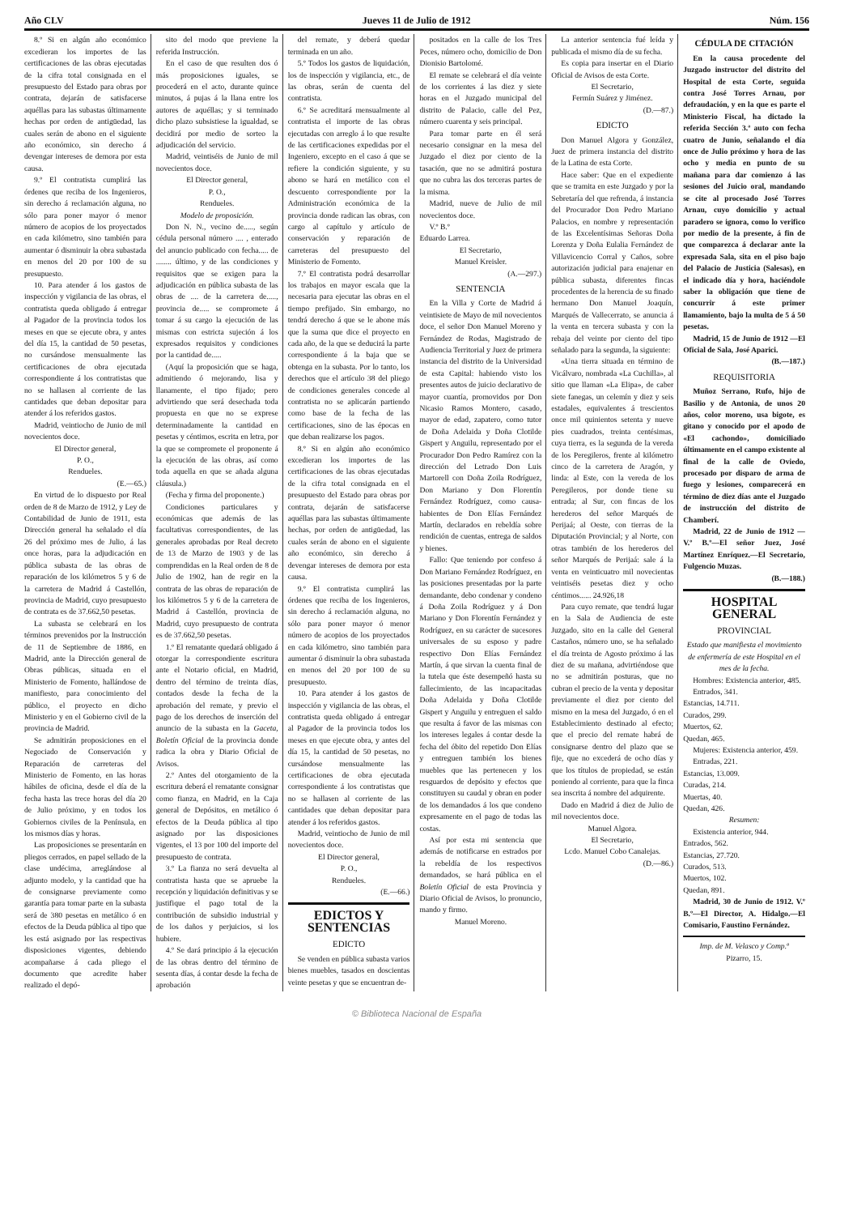Año CLV Jueves 11 de Julio de 1912 Núm. 156
8.º Si en algún año económico excedieran los importes de las certificaciones de las obras ejecutadas de la cifra total consignada en el presupuesto del Estado para obras por contrata, dejarán de satisfacerse aquéllas para las subastas últimamente hechas por orden de antigüedad, las cuales serán de abono en el siguiente año económico, sin derecho á devengar intereses de demora por esta causa.
9.º El contratista cumplirá las órdenes que reciba de los Ingenieros, sin derecho á reclamación alguna, no sólo para poner mayor ó menor número de acopios de los proyectados en cada kilómetro, sino también para aumentar ó disminuir la obra subastada en menos del 20 por 100 de su presupuesto.
10. Para atender á los gastos de inspección y vigilancia de las obras, el contratista queda obligado á entregar al Pagador de la provincia todos los meses en que se ejecute obra, y antes del día 15, la cantidad de 50 pesetas, no cursándose mensualmente las certificaciones de obra ejecutada correspondiente á los contratistas que no se hallasen al corriente de las cantidades que deban depositar para atender á los referidos gastos.
Madrid, veintiocho de Junio de mil novecientos doce.
El Director general,
P. O.,
Rendueles.
(E.—65.)
En virtud de lo dispuesto por Real orden de 8 de Marzo de 1912, y Ley de Contabilidad de Junio de 1911, esta Dirección general ha señalado el día 26 del próximo mes de Julio, á las once horas, para la adjudicación en pública subasta de las obras de reparación de los kilómetros 5 y 6 de la carretera de Madrid á Castellón, provincia de Madrid, cuyo presupuesto de contrata es de 37.662,50 pesetas.
La subasta se celebrará en los términos prevenidos por la Instrucción de 11 de Septiembre de 1886, en Madrid, ante la Dirección general de Obras públicas, situada en el Ministerio de Fomento, hallándose de manifiesto, para conocimiento del público, el proyecto en dicho Ministerio y en el Gobierno civil de la provincia de Madrid.
Se admitirán proposiciones en el Negociado de Conservación y Reparación de carreteras del Ministerio de Fomento, en las horas hábiles de oficina, desde el día de la fecha hasta las trece horas del día 20 de Julio próximo, y en todos los Gobiernos civiles de la Península, en los mismos días y horas.
Las proposiciones se presentarán en pliegos cerrados, en papel sellado de la clase undécima, arreglándose al adjunto modelo, y la cantidad que ha de consignarse previamente como garantía para tomar parte en la subasta será de 380 pesetas en metálico ó en efectos de la Deuda pública al tipo que les está asignado por las respectivas disposiciones vigentes, debiendo acompañarse á cada pliego el documento que acredite haber realizado el depó-
sito del modo que previene la referida Instrucción.
En el caso de que resulten dos ó más proposiciones iguales, se procederá en el acto, durante quince minutos, á pujas á la llana entre los autores de aquéllas; y si terminado dicho plazo subsistiese la igualdad, se decidirá por medio de sorteo la adjudicación del servicio.
Madrid, veintiséis de Junio de mil novecientos doce.
El Director general,
P. O.,
Rendueles.
Modelo de proposición.
Don N. N., vecino de....., según cédula personal número .... , enterado del anuncio publicado con fecha..... de ........ último, y de las condiciones y requisitos que se exigen para la adjudicación en pública subasta de las obras de .... de la carretera de....., provincia de..... se compromete á tomar á su cargo la ejecución de las mismas con estricta sujeción á los expresados requisitos y condiciones por la cantidad de.....
(Aquí la proposición que se haga, admitiendo ó mejorando, lisa y llanamente, el tipo fijado; pero advirtiendo que será desechada toda propuesta en que no se exprese determinadamente la cantidad en pesetas y céntimos, escrita en letra, por la que se compromete el proponente á la ejecución de las obras, así como toda aquella en que se añada alguna cláusula.)
(Fecha y firma del proponente.)
Condiciones particulares y económicas que además de las facultativas correspondientes, de las generales aprobadas por Real decreto de 13 de Marzo de 1903 y de las comprendidas en la Real orden de 8 de Julio de 1902, han de regir en la contrata de las obras de reparación de los kilómetros 5 y 6 de la carretera de Madrid á Castellón, provincia de Madrid, cuyo presupuesto de contrata es de 37.662,50 pesetas.
1.º El rematante quedará obligado á otorgar la correspondiente escritura ante el Notario oficial, en Madrid, dentro del término de treinta días, contados desde la fecha de la aprobación del remate, y previo el pago de los derechos de inserción del anuncio de la subasta en la Gaceta, Boletín Oficial de la provincia donde radica la obra y Diario Oficial de Avisos.
2.º Antes del otorgamiento de la escritura deberá el rematante consignar como fianza, en Madrid, en la Caja general de Depósitos, en metálico ó efectos de la Deuda pública al tipo asignado por las disposiciones vigentes, el 13 por 100 del importe del presupuesto de contrata.
3.º La fianza no será devuelta al contratista hasta que se apruebe la recepción y liquidación definitivas y se justifique el pago total de la contribución de subsidio industrial y de los daños y perjuicios, si los hubiere.
4.º Se dará principio á la ejecución de las obras dentro del término de sesenta días, á contar desde la fecha de aprobación
del remate, y deberá quedar terminada en un año.
5.º Todos los gastos de liquidación, los de inspección y vigilancia, etc., de las obras, serán de cuenta del contratista.
6.º Se acreditará mensualmente al contratista el importe de las obras ejecutadas con arreglo á lo que resulte de las certificaciones expedidas por el Ingeniero, excepto en el caso á que se refiere la condición siguiente, y su abono se hará en metálico con el descuento correspondiente por la Administración económica de la provincia donde radican las obras, con cargo al capítulo y artículo de conservación y reparación de carreteras del presupuesto del Ministerio de Fomento.
7.º El contratista podrá desarrollar los trabajos en mayor escala que la necesaria para ejecutar las obras en el tiempo prefijado. Sin embargo, no tendrá derecho á que se le abone más que la suma que dice el proyecto en cada año, de la que se deducirá la parte correspondiente á la baja que se obtenga en la subasta. Por lo tanto, los derechos que el artículo 38 del pliego de condiciones generales concede al contratista no se aplicarán partiendo como base de la fecha de las certificaciones, sino de las épocas en que deban realizarse los pagos.
8.º Si en algún año económico excedieran los importes de las certificaciones de las obras ejecutadas de la cifra total consignada en el presupuesto del Estado para obras por contrata, dejarán de satisfacerse aquéllas para las subastas últimamente hechas, por orden de antigüedad, las cuales serán de abono en el siguiente año económico, sin derecho á devengar intereses de demora por esta causa.
9.º El contratista cumplirá las órdenes que reciba de los Ingenieros, sin derecho á reclamación alguna, no sólo para poner mayor ó menor número de acopios de los proyectados en cada kilómetro, sino también para aumentar ó disminuir la obra subastada en menos del 20 por 100 de su presupuesto.
10. Para atender á los gastos de inspección y vigilancia de las obras, el contratista queda obligado á entregar al Pagador de la provincia todos los meses en que ejecute obra, y antes del día 15, la cantidad de 50 pesetas, no cursándose mensualmente las certificaciones de obra ejecutada correspondiente á los contratistas que no se hallasen al corriente de las cantidades que deban depositar para atender á los referidos gastos.
Madrid, veintiocho de Junio de mil novecientos doce.
El Director general,
P. O.,
Rendueles.
(E.—66.)
EDICTOS Y SENTENCIAS
EDICTO
Se venden en pública subasta varios bienes muebles, tasados en doscientas veinte pesetas y que se encuentran de-
positados en la calle de los Tres Peces, número ocho, domicilio de Don Dionisio Bartolomé.
El remate se celebrará el día veinte de los corrientes á las diez y siete horas en el Juzgado municipal del distrito de Palacio, calle del Pez, número cuarenta y seis principal.
Para tomar parte en él será necesario consignar en la mesa del Juzgado el diez por ciento de la tasación, que no se admitirá postura que no cubra las dos terceras partes de la misma.
Madrid, nueve de Julio de mil novecientos doce.
V.º B.º
Eduardo Larrea.
El Secretario,
Manuel Kreisler.
(A.—297.)
SENTENCIA
En la Villa y Corte de Madrid á veintisiete de Mayo de mil novecientos doce, el señor Don Manuel Moreno y Fernández de Rodas, Magistrado de Audiencia Territorial y Juez de primera instancia del distrito de la Universidad de esta Capital: habiendo visto los presentes autos de juicio declarativo de mayor cuantía, promovidos por Don Nicasio Ramos Montero, casado, mayor de edad, zapatero, como tutor de Doña Adelaida y Doña Clotilde Gispert y Anguilu, representado por el Procurador Don Pedro Ramírez con la dirección del Letrado Don Luis Martorell con Doña Zoila Rodríguez, Don Mariano y Don Florentín Fernández Rodríguez, como causa-habientes de Don Elías Fernández Martín, declarados en rebeldía sobre rendición de cuentas, entrega de saldos y bienes.
Fallo: Que teniendo por confeso á Don Mariano Fernández Rodríguez, en las posiciones presentadas por la parte demandante, debo condenar y condeno á Doña Zoila Rodríguez y á Don Mariano y Don Florentín Fernández y Rodríguez, en su carácter de sucesores universales de su esposo y padre respectivo Don Elías Fernández Martín, á que sirvan la cuenta final de la tutela que éste desempeñó hasta su fallecimiento, de las incapacitadas Doña Adelaida y Doña Clotilde Gispert y Anguilu y entreguen el saldo que resulta á favor de las mismas con los intereses legales á contar desde la fecha del óbito del repetido Don Elías y entreguen también los bienes muebles que las pertenecen y los resguardos de depósito y efectos que constituyen su caudal y obran en poder de los demandados á los que condeno expresamente en el pago de todas las costas.
Así por esta mi sentencia que además de notificarse en estrados por la rebeldía de los respectivos demandados, se hará pública en el Boletín Oficial de esta Provincia y Diario Oficial de Avisos, lo pronuncio, mando y firmo.
Manuel Moreno.
La anterior sentencia fué leída y publicada el mismo día de su fecha.
Es copia para insertar en el Diario Oficial de Avisos de esta Corte.
El Secretario,
Fermín Suárez y Jiménez.
(D.—87.)
EDICTO
Don Manuel Algora y González, Juez de primera instancia del distrito de la Latina de esta Corte.
Hace saber: Que en el expediente que se tramita en este Juzgado y por la Sebretaría del que refrenda, á instancia del Procurador Don Pedro Mariano Palacios, en nombre y representación de las Excelentísimas Señoras Doña Lorenza y Doña Eulalia Fernández de Villavicencio Corral y Caños, sobre autorización judicial para enajenar en pública subasta, diferentes fincas procedentes de la herencia de su finado hermano Don Manuel Joaquín, Marqués de Vallecerrato, se anuncia á la venta en tercera subasta y con la rebaja del veinte por ciento del tipo señalado para la segunda, la siguiente:
«Una tierra situada en término de Vicálvaro, nombrada «La Cuchilla», al sitio que llaman «La Elipa», de caber siete fanegas, un celemín y diez y seis estadales, equivalentes á trescientos once mil quinientos setenta y nueve pies cuadrados, treinta centésimas, cuya tierra, es la segunda de la vereda de los Peregileros, frente al kilómetro cinco de la carretera de Aragón, y linda: al Este, con la vereda de los Peregileros, por donde tiene su entrada; al Sur, con fincas de los herederos del señor Marqués de Perijaá; al Oeste, con tierras de la Diputación Provincial; y al Norte, con otras también de los herederos del señor Marqués de Perijaá: sale á la venta en veinticuatro mil novecientas veintiséis pesetas diez y ocho céntimos...... 24.926,18
Para cuyo remate, que tendrá lugar en la Sala de Audiencia de este Juzgado, sito en la calle del General Castaños, número uno, se ha señalado el día treinta de Agosto próximo á las diez de su mañana, advirtiéndose que no se admitirán posturas, que no cubran el precio de la venta y depositar previamente el diez por ciento del mismo en la mesa del Juzgado, ó en el Establecimiento destinado al efecto; que el precio del remate habrá de consignarse dentro del plazo que se fije, que no excederá de ocho días y que los títulos de propiedad, se están poniendo al corriente, para que la finca sea inscrita á nombre del adquirente.
Dado en Madrid á diez de Julio de mil novecientos doce.
Manuel Algora.
El Secretario,
Lcdo. Manuel Cobo Canalejas.
(D.—86.)
CÉDULA DE CITACIÓN
En la causa procedente del Juzgado instructor del distrito del Hospital de esta Corte, seguida contra José Torres Arnau, por defraudación, y en la que es parte el Ministerio Fiscal, ha dictado la referida Sección 3.ª auto con fecha cuatro de Junio, señalando el día once de Julio próximo y hora de las ocho y media en punto de su mañana para dar comienzo á las sesiones del Juicio oral, mandando se cite al procesado José Torres Arnau, cuyo domicilio y actual paradero se ignora, como lo verifico por medio de la presente, á fin de que comparezca á declarar ante la expresada Sala, sita en el piso bajo del Palacio de Justicia (Salesas), en el indicado día y hora, haciéndole saber la obligación que tiene de concurrir á este primer llamamiento, bajo la multa de 5 á 50 pesetas.
Madrid, 15 de Junio de 1912 —El Oficial de Sala, José Aparici.
(B.—187.)
REQUISITORIA
Muñoz Serrano, Rufo, hijo de Basilio y de Antonia, de unos 20 años, color moreno, usa bigote, es gitano y conocido por el apodo de «El cachondo», domiciliado últimamente en el campo existente al final de la calle de Oviedo, procesado por disparo de arma de fuego y lesiones, comparecerá en término de diez días ante el Juzgado de instrucción del distrito de Chamberí.
Madrid, 22 de Junio de 1912 —V.º B.º—El señor Juez, José Martínez Enríquez.—El Secretario, Fulgencio Muzas.
(B.—188.)
HOSPITAL GENERAL
PROVINCIAL
Estado que manifiesta el movimiento de enfermería de este Hospital en el mes de la fecha.
Hombres: Existencia anterior, 485.
Entrados, 341.
Estancias, 14.711.
Curados, 299.
Muertos, 62.
Quedan, 465.
Mujeres: Existencia anterior, 459.
Entradas, 221.
Estancias, 13.009.
Curadas, 214.
Muertas, 40.
Quedan, 426.
Resumen:
Existencia anterior, 944.
Entrados, 562.
Estancias, 27.720.
Curados, 513.
Muertos, 102.
Quedan, 891.
Madrid, 30 de Junio de 1912. V.º B.º—El Director, A. Hidalgo.—El Comisario, Faustino Fernández.
Imp. de M. Velasco y Comp.ª
Pizarro, 15.
© Biblioteca Nacional de España